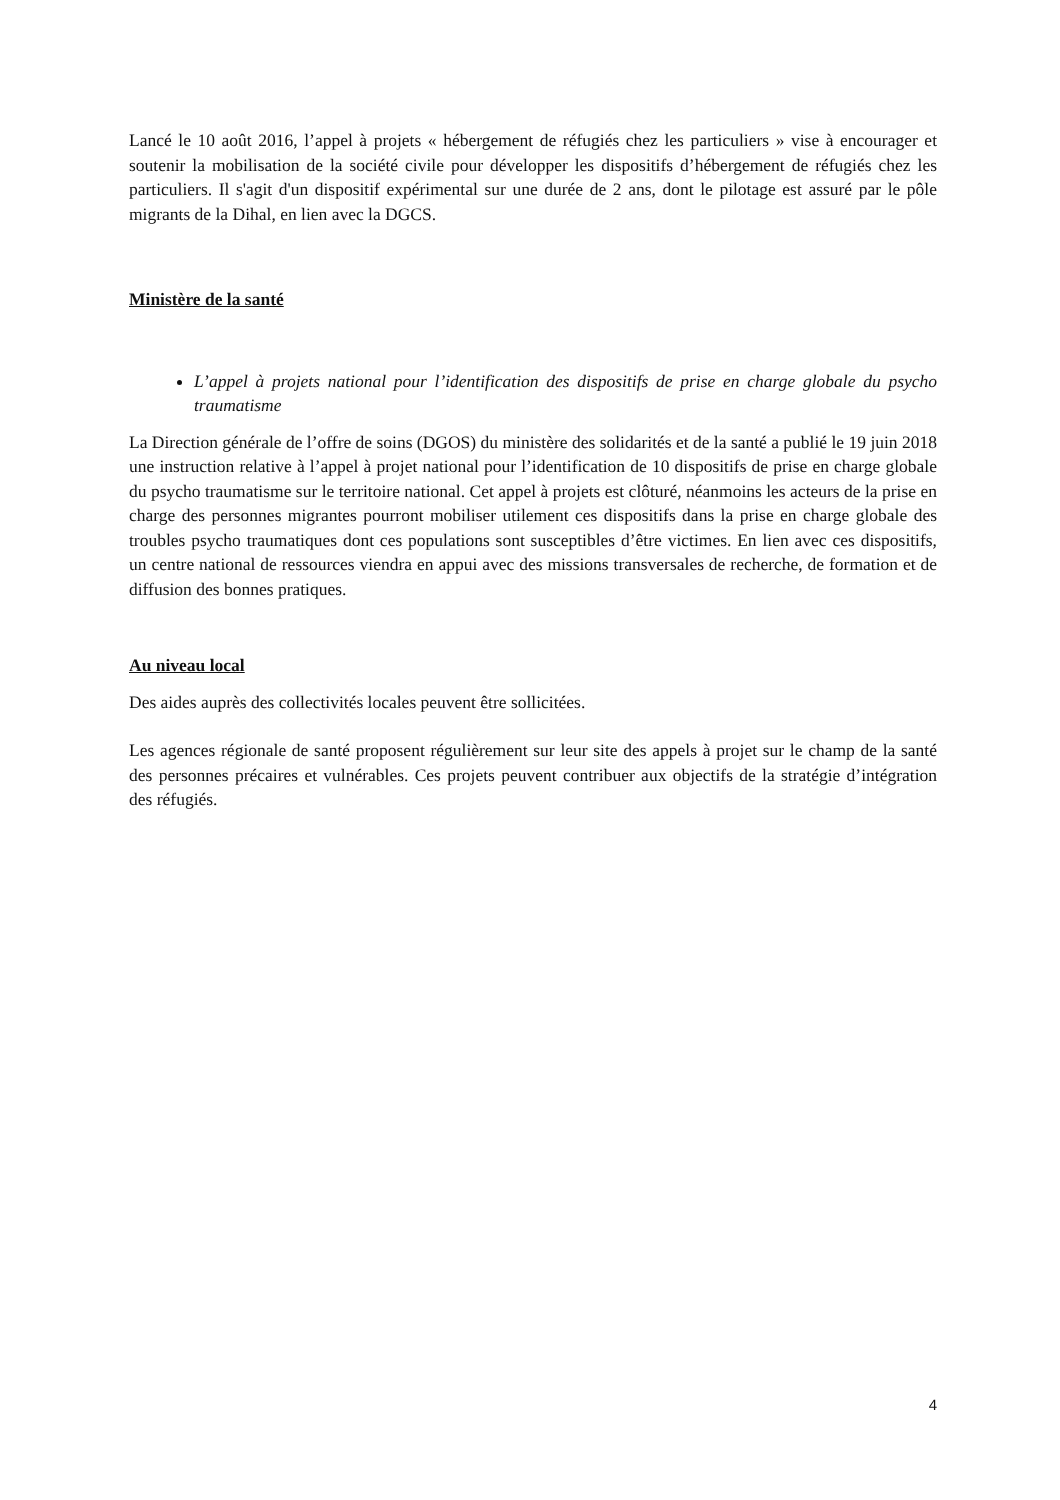Lancé le 10 août 2016, l’appel à projets « hébergement de réfugiés chez les particuliers » vise à encourager et soutenir la mobilisation de la société civile pour développer les dispositifs d’hébergement de réfugiés chez les particuliers. Il s'agit d'un dispositif expérimental sur une durée de 2 ans, dont le pilotage est assuré par le pôle migrants de la Dihal, en lien avec la DGCS.
Ministère de la santé
L’appel à projets national pour l’identification des dispositifs de prise en charge globale du psycho traumatisme
La Direction générale de l’offre de soins (DGOS) du ministère des solidarités et de la santé a publié le 19 juin 2018 une instruction relative à l’appel à projet national pour l’identification de 10 dispositifs de prise en charge globale du psycho traumatisme sur le territoire national. Cet appel à projets est clôturé, néanmoins les acteurs de la prise en charge des personnes migrantes pourront mobiliser utilement ces dispositifs dans la prise en charge globale des troubles psycho traumatiques dont ces populations sont susceptibles d’être victimes. En lien avec ces dispositifs, un centre national de ressources viendra en appui avec des missions transversales de recherche, de formation et de diffusion des bonnes pratiques.
Au niveau local
Des aides auprès des collectivités locales peuvent être sollicitées.
Les agences régionale de santé proposent régulièrement sur leur site des appels à projet sur le champ de la santé des personnes précaires et vulnérables. Ces projets peuvent contribuer aux objectifs de la stratégie d’intégration des réfugiés.
4